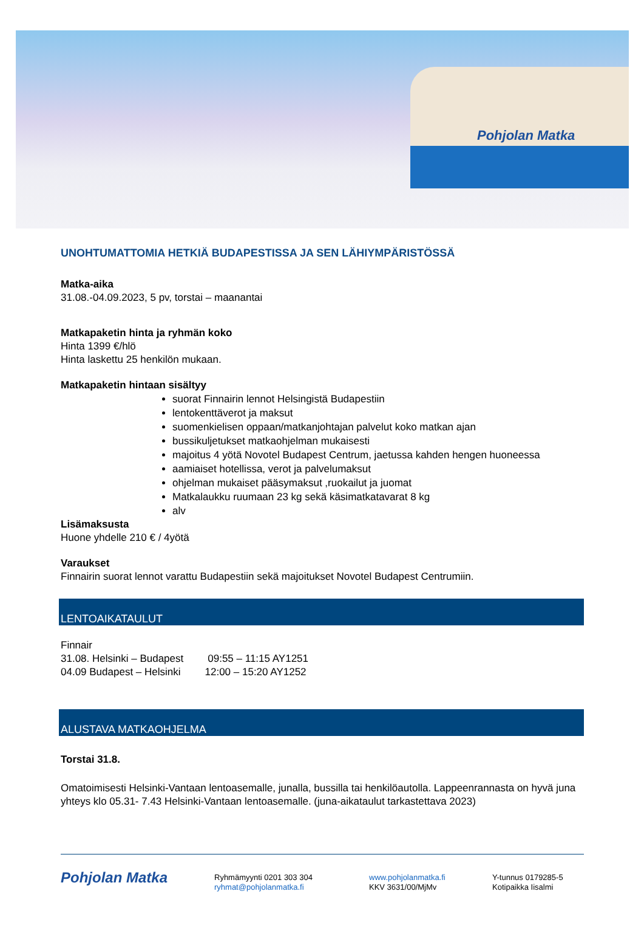Pohjolan Matka
UNOHTUMATTOMIA HETKIÄ BUDAPESTISSA JA SEN LÄHIYMPÄRISTÖSSÄ
Matka-aika
31.08.-04.09.2023, 5 pv, torstai – maanantai
Matkapaketin hinta ja ryhmän koko
Hinta 1399 €/hlö
Hinta laskettu 25 henkilön mukaan.
Matkapaketin hintaan sisältyy
suorat Finnairin lennot Helsingistä Budapestiin
lentokenttäverot ja maksut
suomenkielisen oppaan/matkanjohtajan palvelut koko matkan ajan
bussikuljetukset matkaohjelman mukaisesti
majoitus 4 yötä Novotel Budapest Centrum, jaetussa kahden hengen huoneessa
aamiaiset hotellissa, verot ja palvelumaksut
ohjelman mukaiset pääsymaksut ,ruokailut ja juomat
Matkalaukku ruumaan 23 kg sekä käsimatkatavarat 8 kg
alv
Lisämaksusta
Huone yhdelle 210 € / 4yötä
Varaukset
Finnairin suorat lennot varattu Budapestiin sekä majoitukset Novotel Budapest Centrumiin.
LENTOAIKATAULUT
Finnair
31.08. Helsinki – Budapest 09:55 – 11:15 AY1251
04.09 Budapest – Helsinki 12:00 – 15:20 AY1252
ALUSTAVA MATKAOHJELMA
Torstai 31.8.
Omatoimisesti Helsinki-Vantaan lentoasemalle, junalla, bussilla tai henkilöautolla. Lappeenrannasta on hyvä juna yhteys klo 05.31- 7.43 Helsinki-Vantaan lentoasemalle. (juna-aikataulut tarkastettava 2023)
Pohjolan Matka
Ryhmämyynti 0201 303 304
ryhmat@pohjolanmatka.fi
www.pohjolanmatka.fi
KKV 3631/00/MjMv
Y-tunnus 0179285-5
Kotipaikka Iisalmi